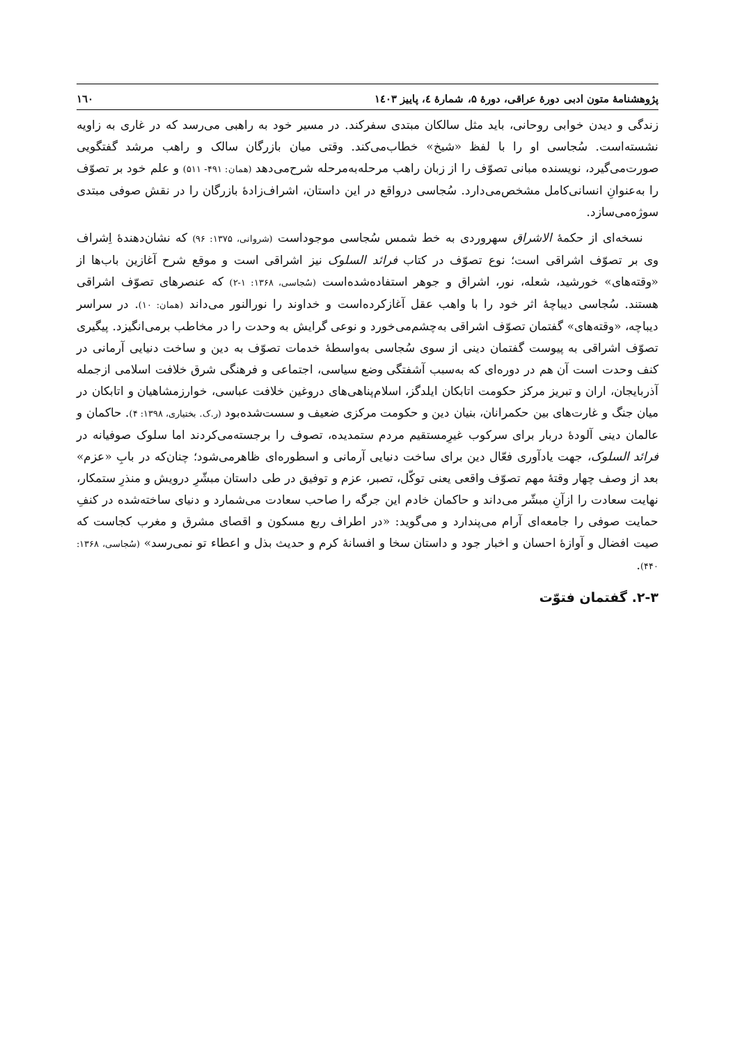پژوهشنامهٔ متون ادبی دورهٔ عراقی، دورهٔ ۵، شمارهٔ ٤، پاییز ١٤٠٣ ١٦٠
زندگی و دیدن خوابی روحانی، باید مثل سالکان مبتدی سفرکند. در مسیر خود به راهبی می‌رسد که در غاری به زاویه نشسته‌است. سُجاسی او را با لفظ «شیخ» خطاب‌می‌کند. وقتی میان بازرگان سالک و راهب مرشد گفتگویی صورت‌می‌گیرد، نویسنده مبانی تصوّف را از زبان راهب مرحله‌به‌مرحله شرح‌می‌دهد (همان: ۴۹۱- ۵۱۱) و علم خود بر تصوّف را به‌عنوانِ انسانی‌کامل مشخص‌می‌دارد. سُجاسی درواقع در این داستان، اشراف‌زادهٔ بازرگان را در نقش صوفی مبتدی سوژه‌می‌سازد.
نسخه‌ای از حکمهٔ الاشراق سهروردی به خط شمس سُجاسی موجوداست (شروانی، ۱۳۷۵: ۹۶) که نشان‌دهندهٔ اِشراف وی بر تصوّف اشراقی است؛ نوع تصوّف در کتاب فرائد السلوک نیز اشراقی است و موقع شرح آغازین باب‌ها از «وقته‌های» خورشید، شعله، نور، اشراق و جوهر استفاده‌شده‌است (سُجاسی، ۱۳۶۸: ۱-۲) که عنصرهای تصوّف اشراقی هستند. سُجاسی دیباچهٔ اثر خود را با واهب عقل آغازکرده‌است و خداوند را نورالنور می‌داند (همان: ۱۰). در سراسر دیباچه، «وقته‌های» گفتمان تصوّف اشراقی به‌چشم‌می‌خورد و نوعی گرایش به وحدت را در مخاطب برمی‌انگیزد. پیگیری تصوّف اشراقی به پیوست گفتمان دینی از سوی سُجاسی به‌واسطهٔ خدمات تصوّف به دین و ساخت دنیایی آرمانی در کنف وحدت است آن هم در دوره‌ای که به‌سبب آشفتگی وضع سیاسی، اجتماعی و فرهنگی شرق خلافت اسلامی ازجمله آذربایجان، اران و تبریز مرکز حکومت اتابکان ایلدگز، اسلام‌پناهی‌های دروغین خلافت عباسی، خوارزمشاهیان و اتابکان در میان جنگ و غارت‌های بین حکمرانان، بنیان دین و حکومت مرکزی ضعیف و سست‌شده‌بود (ر.ک. بختیاری، ۱۳۹۸: ۴). حاکمان و عالمان دینی آلودهٔ دربار برای سرکوب غیرِمستقیم مردم ستمدیده، تصوف را برجسته‌می‌کردند اما سلوک صوفیانه در فرائد السلوک، جهت یادآوری فعّال دین برای ساخت دنیایی آرمانی و اسطوره‌ای ظاهرمی‌شود؛ چنان‌که در بابِ «عزم» بعد از وصف چهار وقتهٔ مهم تصوّف واقعی یعنی توکّل، تصبر، عزم و توفیق در طی داستان مبشّرِ درویش و منذرِ ستمکار، نهایت سعادت را ازآنِ مبشّر می‌داند و حاکمان خادم این جرگه را صاحب سعادت می‌شمارد و دنیای ساخته‌شده در کنفِ حمایت صوفی را جامعه‌ای آرام می‌پندارد و می‌گوید: «در اطراف ربع مسکون و اقصای مشرق و مغرب کجاست که صیت افضال و آوازهٔ احسان و اخبار جود و داستان سخا و افسانهٔ کرم و حدیث بذل و اعطاء تو نمی‌رسد» (سُجاسی، ۱۳۶۸: ۴۴۰).
۲-۳. گفتمان فتوّت